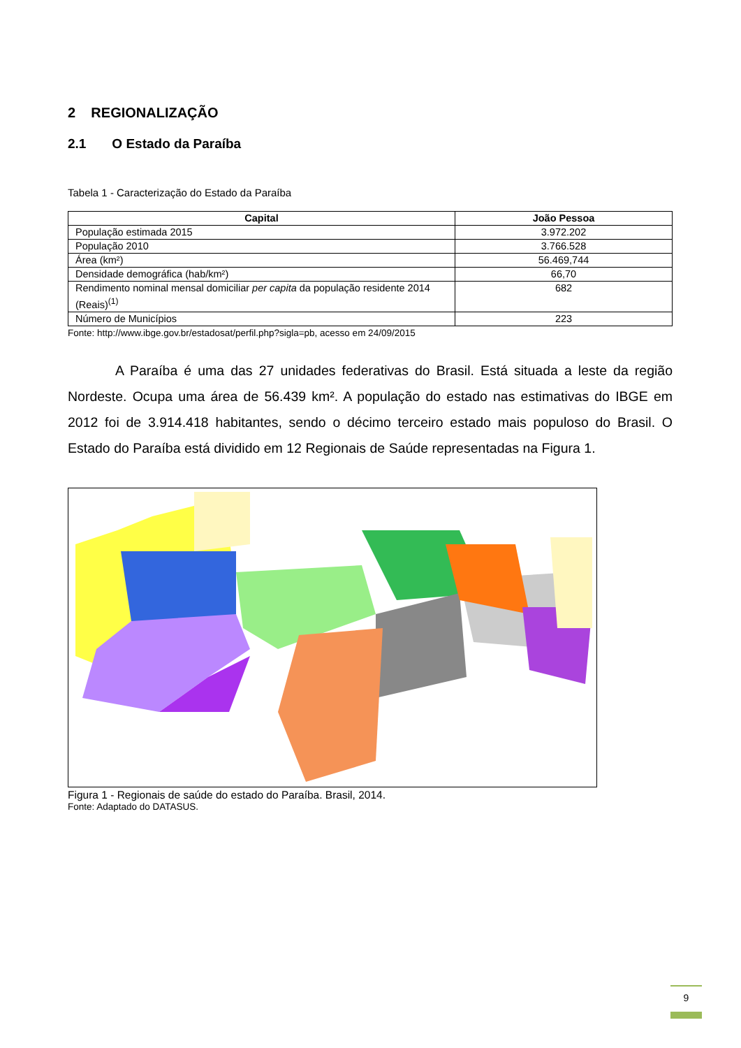2 REGIONALIZAÇÃO
2.1 O Estado da Paraíba
Tabela 1 - Caracterização do Estado da Paraíba
| Capital | João Pessoa |
| --- | --- |
| População estimada 2015 | 3.972.202 |
| População 2010 | 3.766.528 |
| Área (km²) | 56.469,744 |
| Densidade demográfica (hab/km²) | 66,70 |
| Rendimento nominal mensal domiciliar per capita da população residente 2014 (Reais)<sup>(1)</sup> | 682 |
| Número de Municípios | 223 |
Fonte: http://www.ibge.gov.br/estadosat/perfil.php?sigla=pb, acesso em 24/09/2015
A Paraíba é uma das 27 unidades federativas do Brasil. Está situada a leste da região Nordeste. Ocupa uma área de 56.439 km². A população do estado nas estimativas do IBGE em 2012 foi de 3.914.418 habitantes, sendo o décimo terceiro estado mais populoso do Brasil. O Estado do Paraíba está dividido em 12 Regionais de Saúde representadas na Figura 1.
Figura 1 - Regionais de saúde do estado do Paraíba. Brasil, 2014.
Fonte: Adaptado do DATASUS.
9